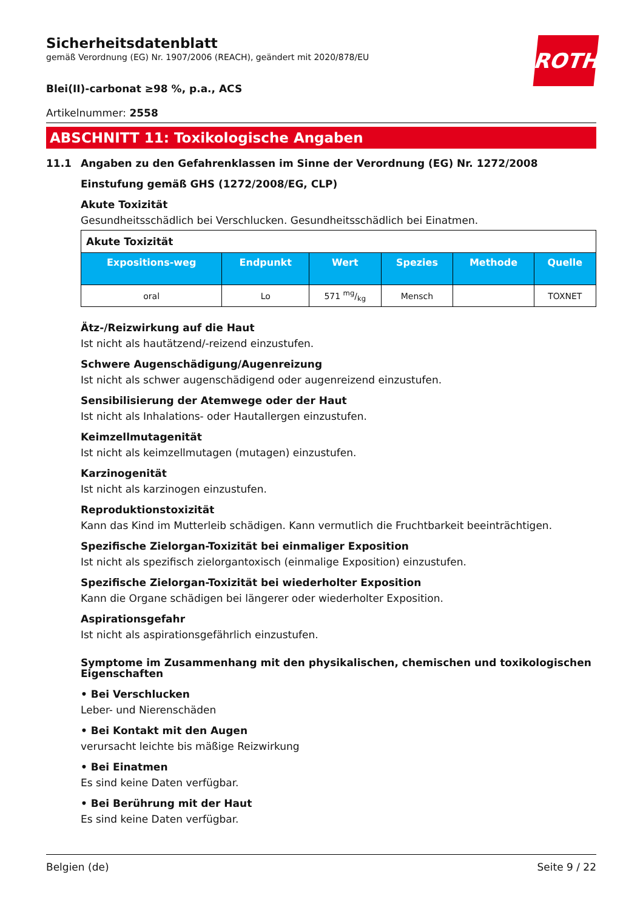Sicherheitsdatenblatt
gemäß Verordnung (EG) Nr. 1907/2006 (REACH), geändert mit 2020/878/EU
ROTH
Blei(II)-carbonat ≥98 %, p.a., ACS
Artikelnummer: 2558
ABSCHNITT 11: Toxikologische Angaben
11.1 Angaben zu den Gefahrenklassen im Sinne der Verordnung (EG) Nr. 1272/2008
Einstufung gemäß GHS (1272/2008/EG, CLP)
Akute Toxizität
Gesundheitsschädlich bei Verschlucken. Gesundheitsschädlich bei Einatmen.
| Akute Toxizität | | | | | |
| --- | --- | --- | --- | --- | --- |
| Expositions-weg | Endpunkt | Wert | Spezies | Methode | Quelle |
| oral | Lo | 571 mg/kg | Mensch | | TOXNET |
Ätz-/Reizwirkung auf die Haut
Ist nicht als hautätzend/-reizend einzustufen.
Schwere Augenschädigung/Augenreizung
Ist nicht als schwer augenschädigend oder augenreizend einzustufen.
Sensibilisierung der Atemwege oder der Haut
Ist nicht als Inhalations- oder Hautallergen einzustufen.
Keimzellmutagenität
Ist nicht als keimzellmutagen (mutagen) einzustufen.
Karzinogenität
Ist nicht als karzinogen einzustufen.
Reproduktionstoxizität
Kann das Kind im Mutterleib schädigen. Kann vermutlich die Fruchtbarkeit beeinträchtigen.
Spezifische Zielorgan-Toxizität bei einmaliger Exposition
Ist nicht als spezifisch zielorgantoxisch (einmalige Exposition) einzustufen.
Spezifische Zielorgan-Toxizität bei wiederholter Exposition
Kann die Organe schädigen bei längerer oder wiederholter Exposition.
Aspirationsgefahr
Ist nicht als aspirationsgefährlich einzustufen.
Symptome im Zusammenhang mit den physikalischen, chemischen und toxikologischen Eigenschaften
• Bei Verschlucken
Leber- und Nierenschäden
• Bei Kontakt mit den Augen
verursacht leichte bis mäßige Reizwirkung
• Bei Einatmen
Es sind keine Daten verfügbar.
• Bei Berührung mit der Haut
Es sind keine Daten verfügbar.
Belgien (de) Seite 9 / 22